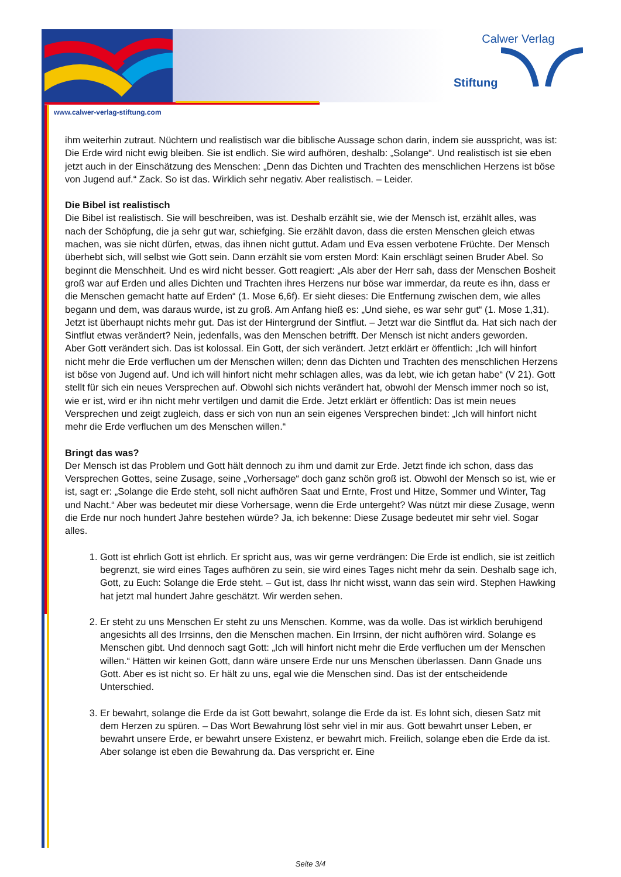Calwer Verlag
Stiftung
www.calwer-verlag-stiftung.com
ihm weiterhin zutraut. Nüchtern und realistisch war die biblische Aussage schon darin, indem sie ausspricht, was ist: Die Erde wird nicht ewig bleiben. Sie ist endlich. Sie wird aufhören, deshalb: „Solange“. Und realistisch ist sie eben jetzt auch in der Einschätzung des Menschen: „Denn das Dichten und Trachten des menschlichen Herzens ist böse von Jugend auf.“ Zack. So ist das. Wirklich sehr negativ. Aber realistisch. – Leider.
Die Bibel ist realistisch
Die Bibel ist realistisch. Sie will beschreiben, was ist. Deshalb erzählt sie, wie der Mensch ist, erzählt alles, was nach der Schöpfung, die ja sehr gut war, schiefging. Sie erzählt davon, dass die ersten Menschen gleich etwas machen, was sie nicht dürfen, etwas, das ihnen nicht guttut. Adam und Eva essen verbotene Früchte. Der Mensch überhebt sich, will selbst wie Gott sein. Dann erzählt sie vom ersten Mord: Kain erschlägt seinen Bruder Abel. So beginnt die Menschheit. Und es wird nicht besser. Gott reagiert: „Als aber der Herr sah, dass der Menschen Bosheit groß war auf Erden und alles Dichten und Trachten ihres Herzens nur böse war immerdar, da reute es ihn, dass er die Menschen gemacht hatte auf Erden“ (1. Mose 6,6f). Er sieht dieses: Die Entfernung zwischen dem, wie alles begann und dem, was daraus wurde, ist zu groß. Am Anfang hieß es: „Und siehe, es war sehr gut“ (1. Mose 1,31). Jetzt ist überhaupt nichts mehr gut. Das ist der Hintergrund der Sintflut. – Jetzt war die Sintflut da. Hat sich nach der Sintflut etwas verändert? Nein, jedenfalls, was den Menschen betrifft. Der Mensch ist nicht anders geworden.
Aber Gott verändert sich. Das ist kolossal. Ein Gott, der sich verändert. Jetzt erklärt er öffentlich: „Ich will hinfort nicht mehr die Erde verfluchen um der Menschen willen; denn das Dichten und Trachten des menschlichen Herzens ist böse von Jugend auf. Und ich will hinfort nicht mehr schlagen alles, was da lebt, wie ich getan habe“ (V 21). Gott stellt für sich ein neues Versprechen auf. Obwohl sich nichts verändert hat, obwohl der Mensch immer noch so ist, wie er ist, wird er ihn nicht mehr vertilgen und damit die Erde. Jetzt erklärt er öffentlich: Das ist mein neues Versprechen und zeigt zugleich, dass er sich von nun an sein eigenes Versprechen bindet: „Ich will hinfort nicht mehr die Erde verfluchen um des Menschen willen.“
Bringt das was?
Der Mensch ist das Problem und Gott hält dennoch zu ihm und damit zur Erde. Jetzt finde ich schon, dass das Versprechen Gottes, seine Zusage, seine „Vorhersage“ doch ganz schön groß ist. Obwohl der Mensch so ist, wie er ist, sagt er: „Solange die Erde steht, soll nicht aufhören Saat und Ernte, Frost und Hitze, Sommer und Winter, Tag und Nacht.“ Aber was bedeutet mir diese Vorhersage, wenn die Erde untergeht? Was nützt mir diese Zusage, wenn die Erde nur noch hundert Jahre bestehen würde? Ja, ich bekenne: Diese Zusage bedeutet mir sehr viel. Sogar alles.
1. Gott ist ehrlich Gott ist ehrlich. Er spricht aus, was wir gerne verdrängen: Die Erde ist endlich, sie ist zeitlich begrenzt, sie wird eines Tages aufhören zu sein, sie wird eines Tages nicht mehr da sein. Deshalb sage ich, Gott, zu Euch: Solange die Erde steht. – Gut ist, dass Ihr nicht wisst, wann das sein wird. Stephen Hawking hat jetzt mal hundert Jahre geschätzt. Wir werden sehen.
2. Er steht zu uns Menschen Er steht zu uns Menschen. Komme, was da wolle. Das ist wirklich beruhigend angesichts all des Irrsinns, den die Menschen machen. Ein Irrsinn, der nicht aufhören wird. Solange es Menschen gibt. Und dennoch sagt Gott: „Ich will hinfort nicht mehr die Erde verfluchen um der Menschen willen.“ Hätten wir keinen Gott, dann wäre unsere Erde nur uns Menschen überlassen. Dann Gnade uns Gott. Aber es ist nicht so. Er hält zu uns, egal wie die Menschen sind. Das ist der entscheidende Unterschied.
3. Er bewahrt, solange die Erde da ist Gott bewahrt, solange die Erde da ist. Es lohnt sich, diesen Satz mit dem Herzen zu spüren. – Das Wort Bewahrung löst sehr viel in mir aus. Gott bewahrt unser Leben, er bewahrt unsere Erde, er bewahrt unsere Existenz, er bewahrt mich. Freilich, solange eben die Erde da ist. Aber solange ist eben die Bewahrung da. Das verspricht er. Eine
Seite 3/4